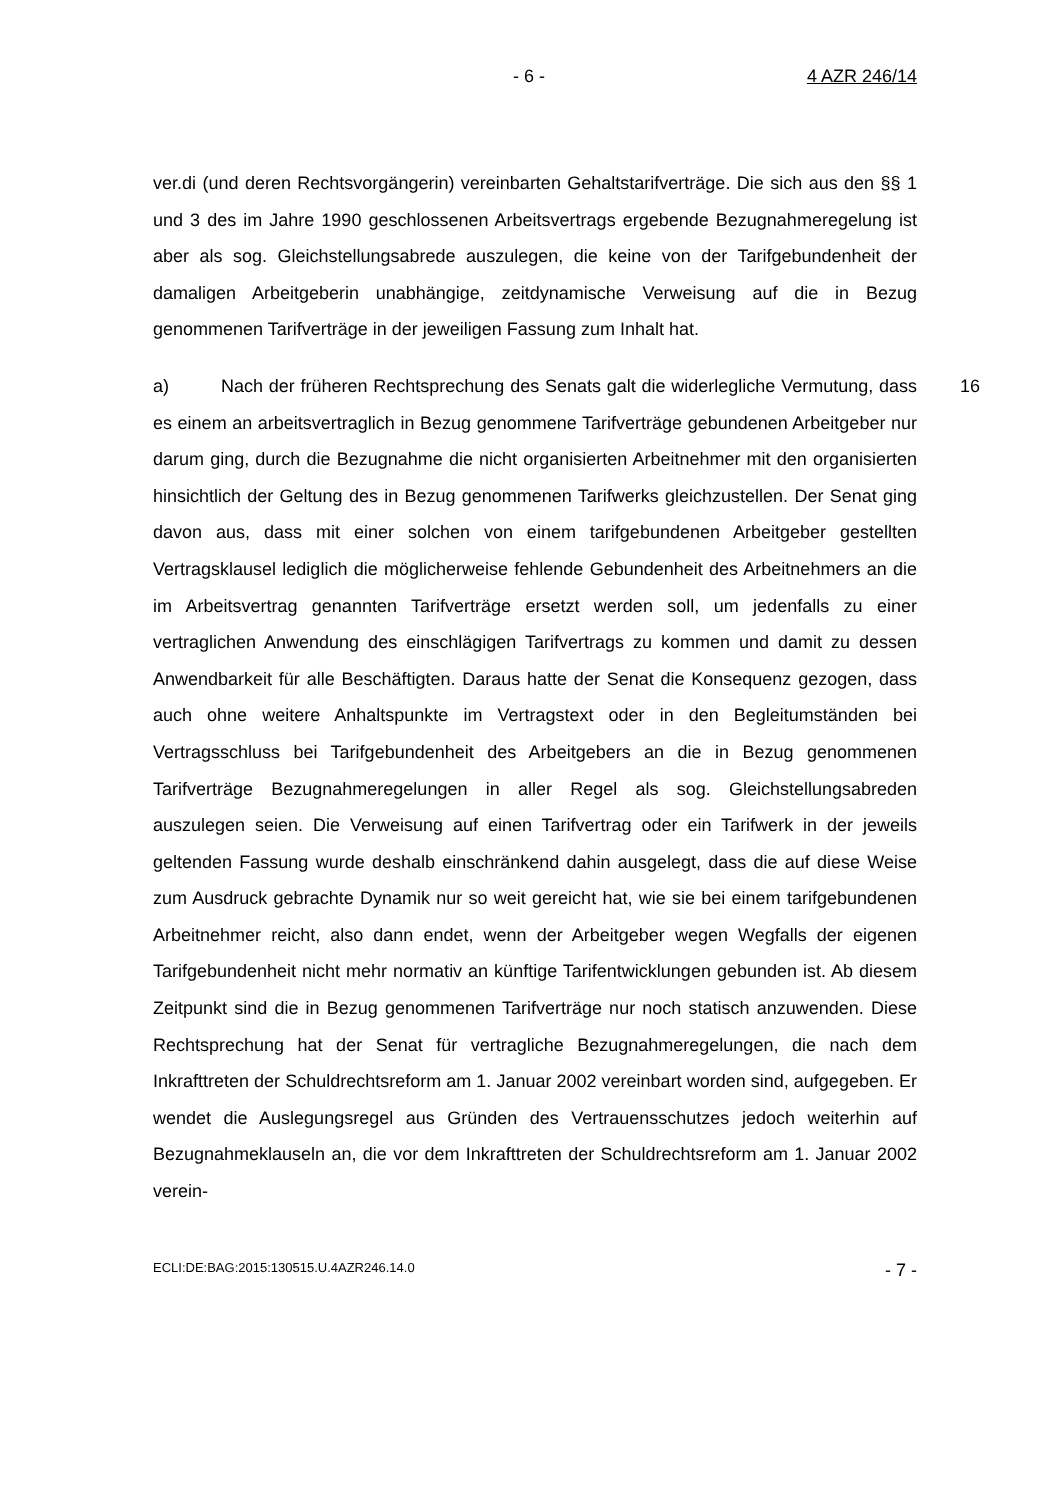- 6 - 4 AZR 246/14
ver.di (und deren Rechtsvorgängerin) vereinbarten Gehaltstarifverträge. Die sich aus den §§ 1 und 3 des im Jahre 1990 geschlossenen Arbeitsvertrags ergebende Bezugnahmeregelung ist aber als sog. Gleichstellungsabrede auszulegen, die keine von der Tarifgebundenheit der damaligen Arbeitgeberin unabhängige, zeitdynamische Verweisung auf die in Bezug genommenen Tarifverträge in der jeweiligen Fassung zum Inhalt hat.
a) Nach der früheren Rechtsprechung des Senats galt die widerlegliche Vermutung, dass es einem an arbeitsvertraglich in Bezug genommene Tarifverträge gebundenen Arbeitgeber nur darum ging, durch die Bezugnahme die nicht organisierten Arbeitnehmer mit den organisierten hinsichtlich der Geltung des in Bezug genommenen Tarifwerks gleichzustellen. Der Senat ging davon aus, dass mit einer solchen von einem tarifgebundenen Arbeitgeber gestellten Vertragsklausel lediglich die möglicherweise fehlende Gebundenheit des Arbeitnehmers an die im Arbeitsvertrag genannten Tarifverträge ersetzt werden soll, um jedenfalls zu einer vertraglichen Anwendung des einschlägigen Tarifvertrags zu kommen und damit zu dessen Anwendbarkeit für alle Beschäftigten. Daraus hatte der Senat die Konsequenz gezogen, dass auch ohne weitere Anhaltspunkte im Vertragstext oder in den Begleitumständen bei Vertragsschluss bei Tarifgebundenheit des Arbeitgebers an die in Bezug genommenen Tarifverträge Bezugnahmeregelungen in aller Regel als sog. Gleichstellungsabreden auszulegen seien. Die Verweisung auf einen Tarifvertrag oder ein Tarifwerk in der jeweils geltenden Fassung wurde deshalb einschränkend dahin ausgelegt, dass die auf diese Weise zum Ausdruck gebrachte Dynamik nur so weit gereicht hat, wie sie bei einem tarifgebundenen Arbeitnehmer reicht, also dann endet, wenn der Arbeitgeber wegen Wegfalls der eigenen Tarifgebundenheit nicht mehr normativ an künftige Tarifentwicklungen gebunden ist. Ab diesem Zeitpunkt sind die in Bezug genommenen Tarifverträge nur noch statisch anzuwenden. Diese Rechtsprechung hat der Senat für vertragliche Bezugnahmeregelungen, die nach dem Inkrafttreten der Schuldrechtsreform am 1. Januar 2002 vereinbart worden sind, aufgegeben. Er wendet die Auslegungsregel aus Gründen des Vertrauensschutzes jedoch weiterhin auf Bezugnahmeklauseln an, die vor dem Inkrafttreten der Schuldrechtsreform am 1. Januar 2002 verein-
16
ECLI:DE:BAG:2015:130515.U.4AZR246.14.0 - 7 -